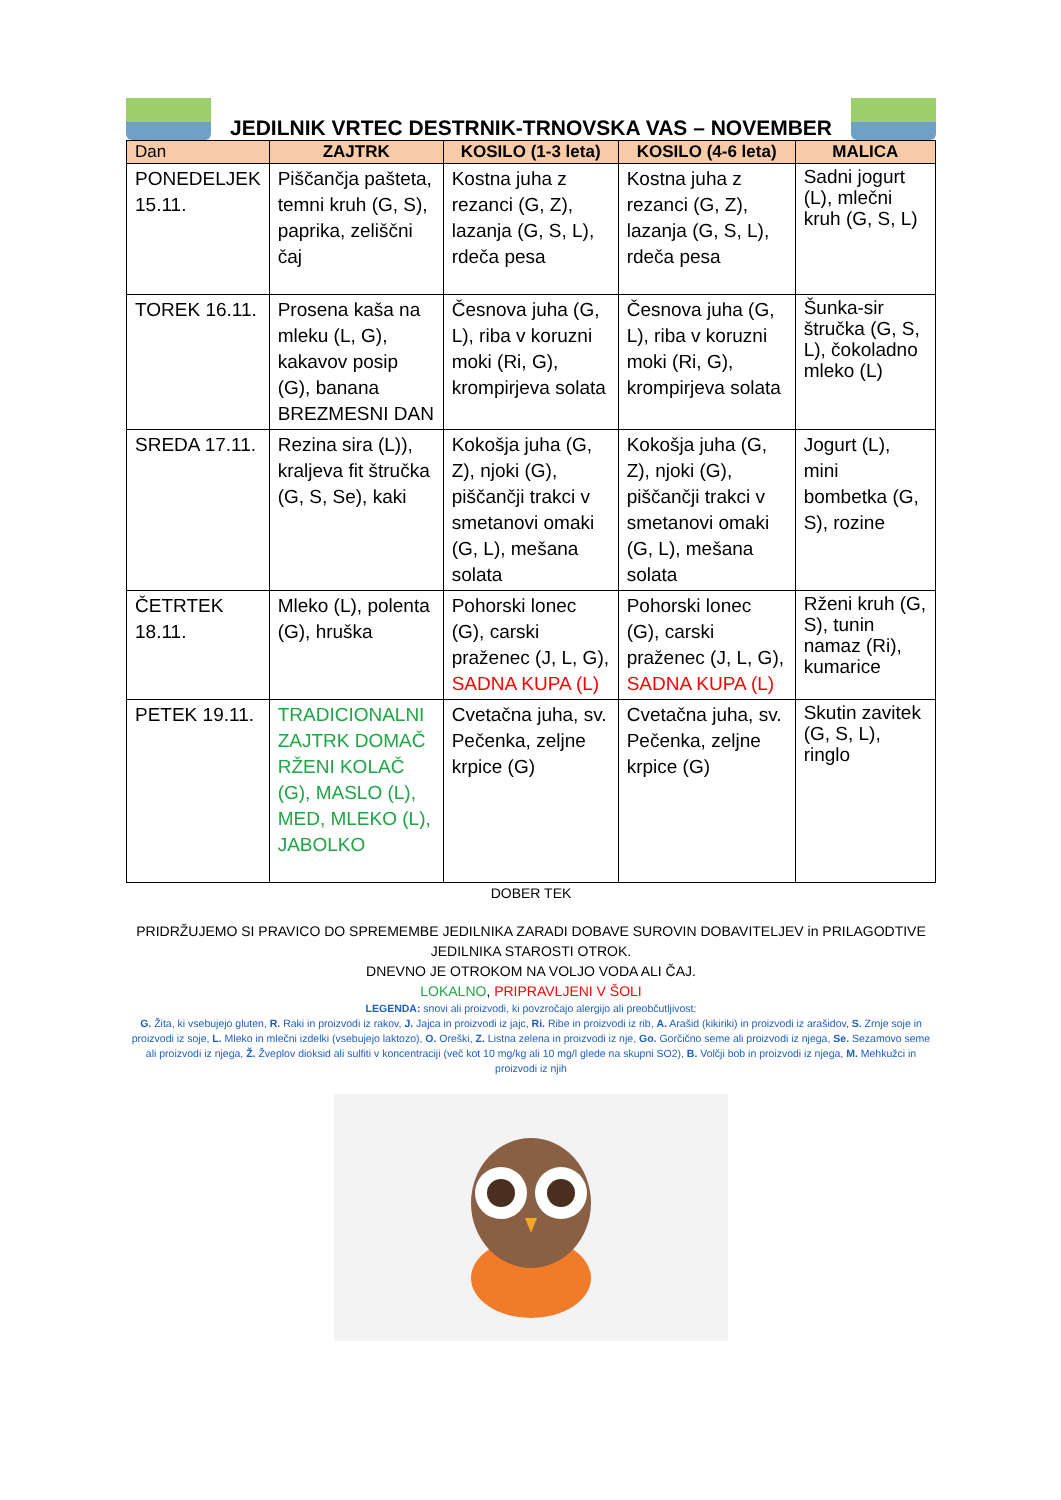JEDILNIK VRTEC DESTRNIK-TRNOVSKA VAS – NOVEMBER
| Dan | ZAJTRK | KOSILO (1-3 leta) | KOSILO (4-6 leta) | MALICA |
| --- | --- | --- | --- | --- |
| PONEDELJEK 15.11. | Piščančja pašteta, temni kruh (G, S), paprika, zeliščni čaj | Kostna juha z rezanci (G, Z), lazanja (G, S, L), rdeča pesa | Kostna juha z rezanci (G, Z), lazanja (G, S, L), rdeča pesa | Sadni jogurt (L), mlečni kruh (G, S, L) |
| TOREK 16.11. | Prosena kaša na mleku (L, G), kakavov posip (G), banana BREZMESNI DAN | Česnova juha (G, L), riba v koruzni moki (Ri, G), krompirjeva solata | Česnova juha (G, L), riba v koruzni moki (Ri, G), krompirjeva solata | Šunka-sir štručka (G, S, L), čokoladno mleko (L) |
| SREDA 17.11. | Rezina sira (L)), kraljeva fit štručka (G, S, Se), kaki | Kokošja juha (G, Z), njoki (G), piščančji trakci v smetanovi omaki (G, L), mešana solata | Kokošja juha (G, Z), njoki (G), piščančji trakci v smetanovi omaki (G, L), mešana solata | Jogurt (L), mini bombetka (G, S), rozine |
| ČETRTEK 18.11. | Mleko (L), polenta (G), hruška | Pohorski lonec (G), carski praženec (J, L, G), SADNA KUPA (L) | Pohorski lonec (G), carski praženec (J, L, G), SADNA KUPA (L) | Rženi kruh (G, S), tunin namaz (Ri), kumarice |
| PETEK 19.11. | TRADICIONALNI ZAJTRK DOMAČ RŽENI KOLAČ (G), MASLO (L), MED, MLEKO (L), JABOLKO | Cvetačna juha, sv. Pečenka, zeljne krpice (G) | Cvetačna juha, sv. Pečenka, zeljne krpice (G) | Skutin zavitek (G, S, L), ringlo |
DOBER TEK
PRIDRŽUJEMO SI PRAVICO DO SPREMEMBE JEDILNIKA ZARADI DOBAVE SUROVIN DOBAVITELJEV in PRILAGODTIVE JEDILNIKA STAROSTI OTROK.
DNEVNO JE OTROKOM NA VOLJO VODA ALI ČAJ.
LOKALNO, PRIPRAVLJENI V ŠOLI
LEGENDA: snovi ali proizvodi, ki povzročajo alergijo ali preobčutljivost:
G. Žita, ki vsebujejo gluten, R. Raki in proizvodi iz rakov, J. Jajca in proizvodi iz jajc, Ri. Ribe in proizvodi iz rib, A. Arašid (kikiriki) in proizvodi iz arašidov, S. Zrnje soje in
proizvodi iz soje, L. Mleko in mlečni izdelki (vsebujejo laktozo), O. Oreški, Z. Listna zelena in proizvodi iz nje, Go. Gorčično seme ali proizvodi iz njega, Se. Sezamovo seme ali proizvodi iz njega, Ž. Žveplov dioksid ali sulfiti v koncentraciji (več kot 10 mg/kg ali 10 mg/l glede na skupni SO2), B. Volčji bob in proizvodi iz njega, M. Mehkužci in proizvodi iz njih